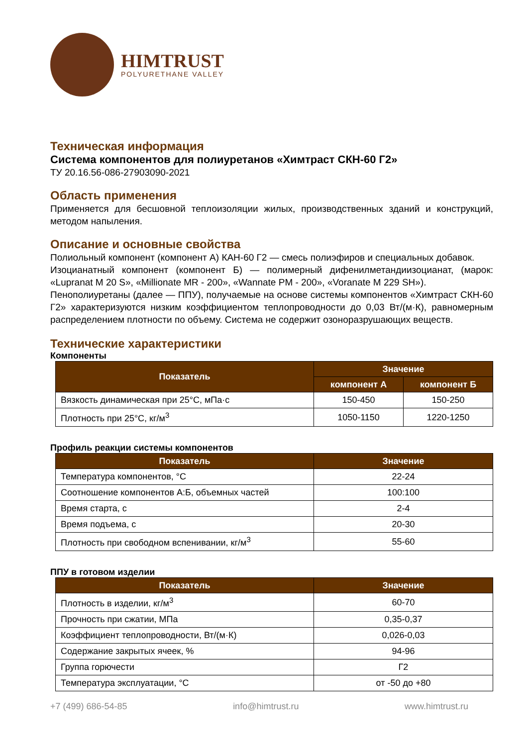HIMTRUST
POLYURETHANE VALLEY
Техническая информация
Система компонентов для полиуретанов «Химтраст СКН-60 Г2»
ТУ 20.16.56-086-27903090-2021
Область применения
Применяется для бесшовной теплоизоляции жилых, производственных зданий и конструкций, методом напыления.
Описание и основные свойства
Полиольный компонент (компонент А) КАН-60 Г2 — смесь полиэфиров и специальных добавок.
Изоцианатный компонент (компонент Б) — полимерный дифенилметандиизоцианат, (марок: «Lupranat M 20 S», «Millionate MR - 200», «Wannate PM - 200», «Voranate M 229 SH»).
Пенополиуретаны (далее — ППУ), получаемые на основе системы компонентов «Химтраст СКН-60 Г2» характеризуются низким коэффициентом теплопроводности до 0,03 Вт/(м·К), равномерным распределением плотности по объему. Система не содержит озоноразрушающих веществ.
Технические характеристики
Компоненты
| Показатель | Значение | |
| --- | --- | --- |
| | компонент А | компонент Б |
| Вязкость динамическая при 25°С, мПа·с | 150-450 | 150-250 |
| Плотность при 25°С, кг/м<sup>3</sup> | 1050-1150 | 1220-1250 |
Профиль реакции системы компонентов
| Показатель | Значение |
| --- | --- |
| Температура компонентов, °С | 22-24 |
| Соотношение компонентов А:Б, объемных частей | 100:100 |
| Время старта, с | 2-4 |
| Время подъема, с | 20-30 |
| Плотность при свободном вспенивании, кг/м<sup>3</sup> | 55-60 |
ППУ в готовом изделии
| Показатель | Значение |
| --- | --- |
| Плотность в изделии, кг/м<sup>3</sup> | 60-70 |
| Прочность при сжатии, МПа | 0,35-0,37 |
| Коэффициент теплопроводности, Вт/(м·К) | 0,026-0,03 |
| Содержание закрытых ячеек, % | 94-96 |
| Группа горючести | Г2 |
| Температура эксплуатации, °С | от -50 до +80 |
+7 (499) 686-54-85 info@himtrust.ru www.himtrust.ru